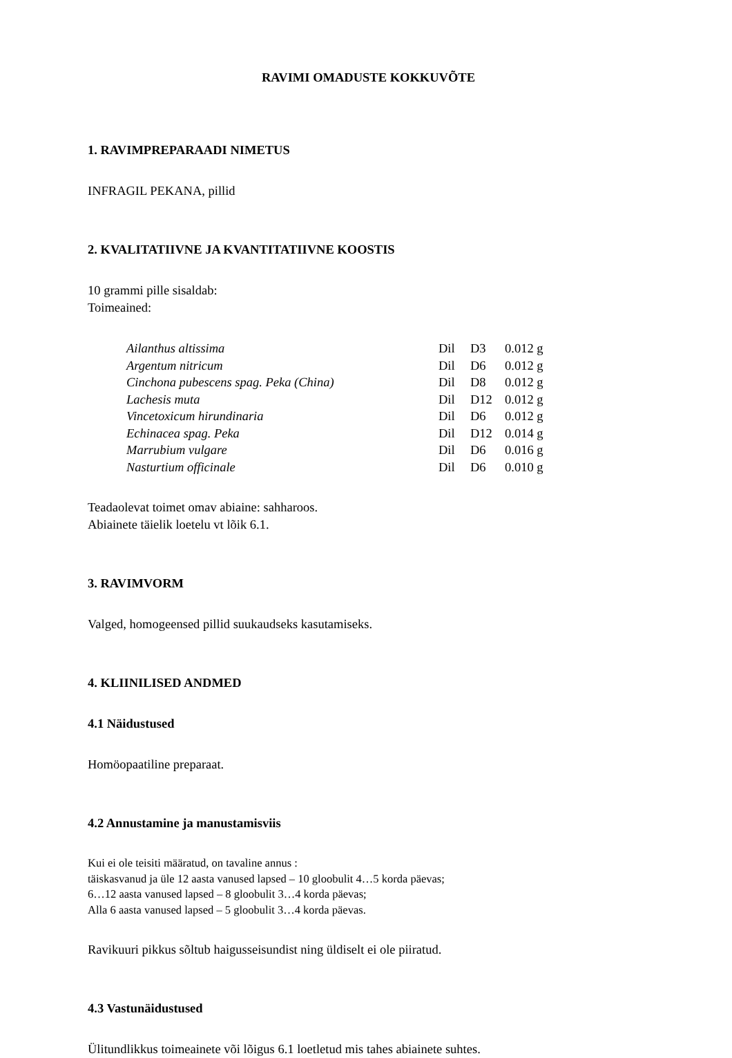RAVIMI OMADUSTE KOKKUVÕTE
1. RAVIMPREPARAADI NIMETUS
INFRAGIL PEKANA, pillid
2. KVALITATIIVNE JA KVANTITATIIVNE KOOSTIS
10 grammi pille sisaldab:
Toimeained:
| Ailanthus altissima | Dil | D3 | 0.012 g |
| Argentum nitricum | Dil | D6 | 0.012 g |
| Cinchona pubescens spag. Peka (China) | Dil | D8 | 0.012 g |
| Lachesis muta | Dil | D12 | 0.012 g |
| Vincetoxicum hirundinaria | Dil | D6 | 0.012 g |
| Echinacea spag. Peka | Dil | D12 | 0.014 g |
| Marrubium vulgare | Dil | D6 | 0.016 g |
| Nasturtium officinale | Dil | D6 | 0.010 g |
Teadaolevat toimet omav abiaine: sahharoos.
Abiainete täielik loetelu vt lõik 6.1.
3. RAVIMVORM
Valged, homogeensed pillid suukaudseks kasutamiseks.
4. KLIINILISED ANDMED
4.1 Näidustused
Homöopaatiline preparaat.
4.2 Annustamine ja manustamisviis
Kui ei ole teisiti määratud, on tavaline annus :
täiskasvanud ja üle 12 aasta vanused lapsed – 10 gloobulit 4…5 korda päevas;
6…12 aasta vanused lapsed – 8 gloobulit 3…4 korda päevas;
Alla 6 aasta vanused lapsed – 5 gloobulit 3…4 korda päevas.
Ravikuuri pikkus sõltub haigusseisundist ning üldiselt ei ole piiratud.
4.3 Vastunäidustused
Ülitundlikkus toimeainete või lõigus 6.1 loetletud mis tahes abiainete suhtes.